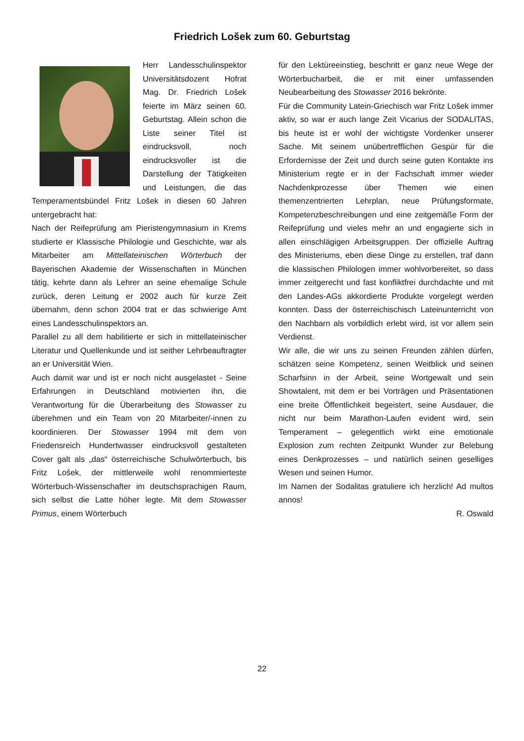Friedrich Lošek zum 60. Geburtstag
Herr Landesschulinspektor Universitätsdozent Hofrat Mag. Dr. Friedrich Lošek feierte im März seinen 60. Geburtstag. Allein schon die Liste seiner Titel ist eindrucksvoll, noch eindrucksvoller ist die Darstellung der Tätigkeiten und Leistungen, die das Temperamentsbündel Fritz Lošek in diesen 60 Jahren untergebracht hat:
Nach der Reifeprüfung am Pieristengymnasium in Krems studierte er Klassische Philologie und Geschichte, war als Mitarbeiter am Mittellateinischen Wörterbuch der Bayerischen Akademie der Wissenschaften in München tätig, kehrte dann als Lehrer an seine ehemalige Schule zurück, deren Leitung er 2002 auch für kurze Zeit übernahm, denn schon 2004 trat er das schwierige Amt eines Landesschulinspektors an.
Parallel zu all dem habilitierte er sich in mittellateinischer Literatur und Quellenkunde und ist seither Lehrbeauftragter an er Universität Wien.
Auch damit war und ist er noch nicht ausgelastet - Seine Erfahrungen in Deutschland motivierten ihn, die Verantwortung für die Überarbeitung des Stowasser zu überehmen und ein Team von 20 Mitarbeiter/-innen zu koordinieren. Der Stowasser 1994 mit dem von Friedensreich Hundertwasser eindrucksvoll gestalteten Cover galt als „das“ österreichische Schulwörterbuch, bis Fritz Lošek, der mittlerweile wohl renommierteste Wörterbuch-Wissenschafter im deutschsprachigen Raum, sich selbst die Latte höher legte. Mit dem Stowasser Primus, einem Wörterbuch
für den Lektüreeinstieg, beschritt er ganz neue Wege der Wörterbucharbeit, die er mit einer umfassenden Neubearbeitung des Stowasser 2016 bekrönte.
Für die Community Latein-Griechisch war Fritz Lošek immer aktiv, so war er auch lange Zeit Vicarius der SODALITAS, bis heute ist er wohl der wichtigste Vordenker unserer Sache. Mit seinem unübertrefflichen Gespür für die Erfordernisse der Zeit und durch seine guten Kontakte ins Ministerium regte er in der Fachschaft immer wieder Nachdenkprozesse über Themen wie einen themenzentrierten Lehrplan, neue Prüfungsformate, Kompetenzbeschreibungen und eine zeitgemäße Form der Reifeprüfung und vieles mehr an und engagierte sich in allen einschlägigen Arbeitsgruppen. Der offizielle Auftrag des Ministeriums, eben diese Dinge zu erstellen, traf dann die klassischen Philologen immer wohlvorbereitet, so dass immer zeitgerecht und fast konfliktfrei durchdachte und mit den Landes-AGs akkordierte Produkte vorgelegt werden konnten. Dass der österreichischisch Lateinunterricht von den Nachbarn als vorbildlich erlebt wird, ist vor allem sein Verdienst.
Wir alle, die wir uns zu seinen Freunden zählen dürfen, schätzen seine Kompetenz, seinen Weitblick und seinen Scharfsinn in der Arbeit, seine Wortgewalt und sein Showtalent, mit dem er bei Vorträgen und Präsentationen eine breite Öffentlichkeit begeistert, seine Ausdauer, die nicht nur beim Marathon-Laufen evident wird, sein Temperament – gelegentlich wirkt eine emotionale Explosion zum rechten Zeitpunkt Wunder zur Belebung eines Denkprozesses – und natürlich seinen geselliges Wesen und seinen Humor.
Im Namen der Sodalitas gratuliere ich herzlich! Ad multos annos!
R. Oswald
22